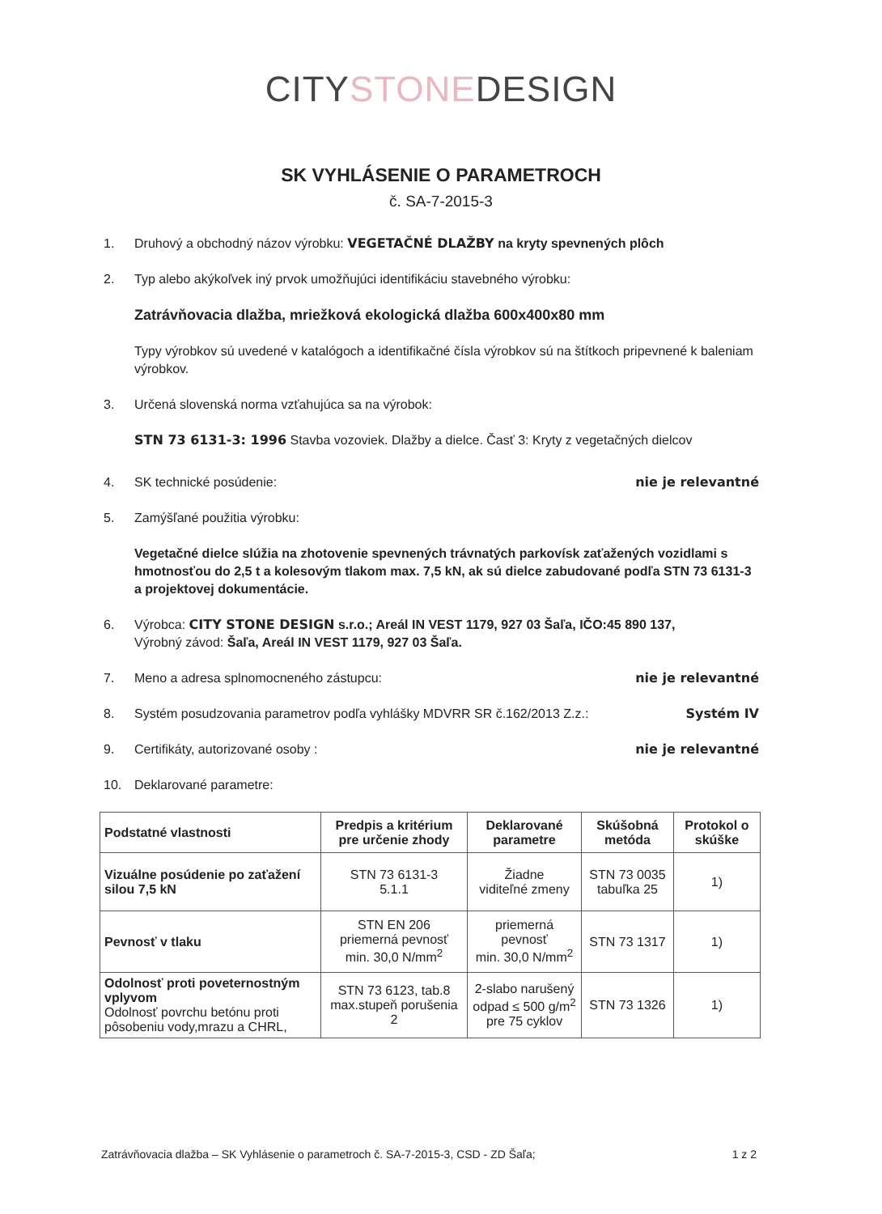CITYSTONEDESIGN
SK VYHLÁSENIE O PARAMETROCH
č. SA-7-2015-3
1. Druhový a obchodný názov výrobku: VEGETAČNÉ DLAŽBY na kryty spevnených plôch
2. Typ alebo akýkoľvek iný prvok umožňujúci identifikáciu stavebného výrobku:
Zatrávňovacia dlažba, mriežková ekologická dlažba 600x400x80 mm
Typy výrobkov sú uvedené v katalógoch a identifikačné čísla výrobkov sú na štítkoch pripevnené k baleniam výrobkov.
3. Určená slovenská norma vzťahujúca sa na výrobok:
STN 73 6131-3: 1996 Stavba vozoviek. Dlažby a dielce. Časť 3: Kryty z vegetačných dielcov
4. SK technické posúdenie: nie je relevantné
5. Zamýšľané použitia výrobku:
Vegetačné dielce slúžia na zhotovenie spevnených trávnatých parkovísk zaťažených vozidlami s hmotnosťou do 2,5 t a kolesovým tlakom max. 7,5 kN, ak sú dielce zabudované podľa STN 73 6131-3 a projektovej dokumentácie.
6. Výrobca: CITY STONE DESIGN s.r.o.; Areál IN VEST 1179, 927 03 Šaľa, IČO:45 890 137,
Výrobný závod: Šaľa, Areál IN VEST 1179, 927 03 Šaľa.
7. Meno a adresa splnomocneného zástupcu: nie je relevantné
8. Systém posudzovania parametrov podľa vyhlášky MDVRR SR č.162/2013 Z.z.: Systém IV
9. Certifikáty, autorizované osoby : nie je relevantné
10. Deklarované parametre:
| Podstatné vlastnosti | Predpis a kritérium pre určenie zhody | Deklarované parametre | Skúšobná metóda | Protokol o skúške |
| --- | --- | --- | --- | --- |
| Vizuálne posúdenie po zaťažení silou 7,5 kN | STN 73 6131-3 5.1.1 | Žiadne viditeľné zmeny | STN 73 0035 tabuľka 25 | 1) |
| Pevnosť v tlaku | STN EN 206 priemerná pevnosť min. 30,0 N/mm<sup>2</sup> | priemerná pevnosť min. 30,0 N/mm<sup>2</sup> | STN 73 1317 | 1) |
| Odolnosť proti poveternostným vplyvom Odolnosť povrchu betónu proti pôsobeniu vody,mrazu a CHRL, | STN 73 6123, tab.8 max.stupeň porušenia 2 | 2-slabo narušený odpad ≤ 500 g/m<sup>2</sup> pre 75 cyklov | STN 73 1326 | 1) |
Zatrávňovacia dlažba – SK Vyhlásenie o parametroch č. SA-7-2015-3, CSD - ZD Šaľa; 1 z 2